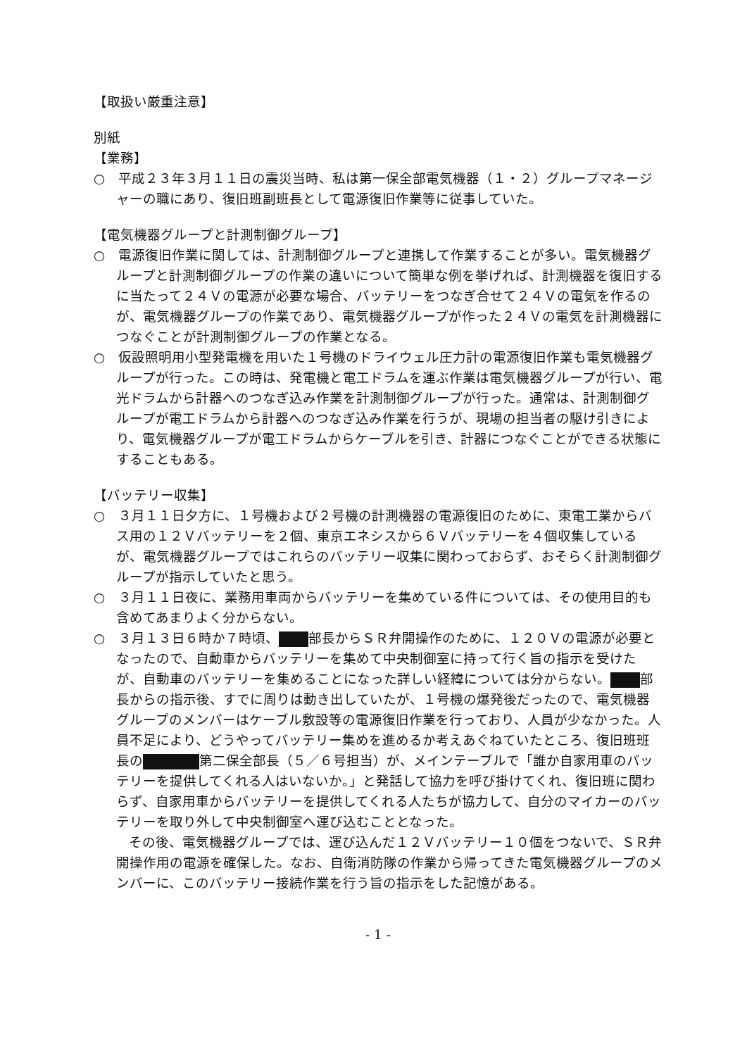【取扱い厳重注意】
別紙
【業務】
○　平成２３年３月１１日の震災当時、私は第一保全部電気機器（１・２）グループマネージャーの職にあり、復旧班副班長として電源復旧作業等に従事していた。
【電気機器グループと計測制御グループ】
○　電源復旧作業に関しては、計測制御グループと連携して作業することが多い。電気機器グループと計測制御グループの作業の違いについて簡単な例を挙げれば、計測機器を復旧するに当たって２４Ｖの電源が必要な場合、バッテリーをつなぎ合せて２４Ｖの電気を作るのが、電気機器グループの作業であり、電気機器グループが作った２４Ｖの電気を計測機器につなぐことが計測制御グループの作業となる。
○　仮設照明用小型発電機を用いた１号機のドライウェル圧力計の電源復旧作業も電気機器グループが行った。この時は、発電機と電工ドラムを運ぶ作業は電気機器グループが行い、電光ドラムから計器へのつなぎ込み作業を計測制御グループが行った。通常は、計測制御グループが電工ドラムから計器へのつなぎ込み作業を行うが、現場の担当者の駆け引きにより、電気機器グループが電工ドラムからケーブルを引き、計器につなぐことができる状態にすることもある。
【バッテリー収集】
○　３月１１日夕方に、１号機および２号機の計測機器の電源復旧のために、東電工業からバス用の１２Ｖバッテリーを２個、東京エネシスから６Ｖバッテリーを４個収集しているが、電気機器グループではこれらのバッテリー収集に関わっておらず、おそらく計測制御グループが指示していたと思う。
○　３月１１日夜に、業務用車両からバッテリーを集めている件については、その使用目的も含めてあまりよく分からない。
○　３月１３日６時か７時頃、 部長からＳＲ弁開操作のために、１２０Ｖの電源が必要となったので、自動車からバッテリーを集めて中央制御室に持って行く旨の指示を受けたが、自動車のバッテリーを集めることになった詳しい経緯については分からない。 部長からの指示後、すでに周りは動き出していたが、１号機の爆発後だったので、電気機器グループのメンバーはケーブル敷設等の電源復旧作業を行っており、人員が少なかった。人員不足により、どうやってバッテリー集めを進めるか考えあぐねていたところ、復旧班班長の 第二保全部長（５／６号担当）が、メインテーブルで「誰か自家用車のバッテリーを提供してくれる人はいないか。」と発話して協力を呼び掛けてくれ、復旧班に関わらず、自家用車からバッテリーを提供してくれる人たちが協力して、自分のマイカーのバッテリーを取り外して中央制御室へ運び込むこととなった。
その後、電気機器グループでは、運び込んだ１２Ｖバッテリー１０個をつないで、ＳＲ弁開操作用の電源を確保した。なお、自衛消防隊の作業から帰ってきた電気機器グループのメンバーに、このバッテリー接続作業を行う旨の指示をした記憶がある。
- 1 -